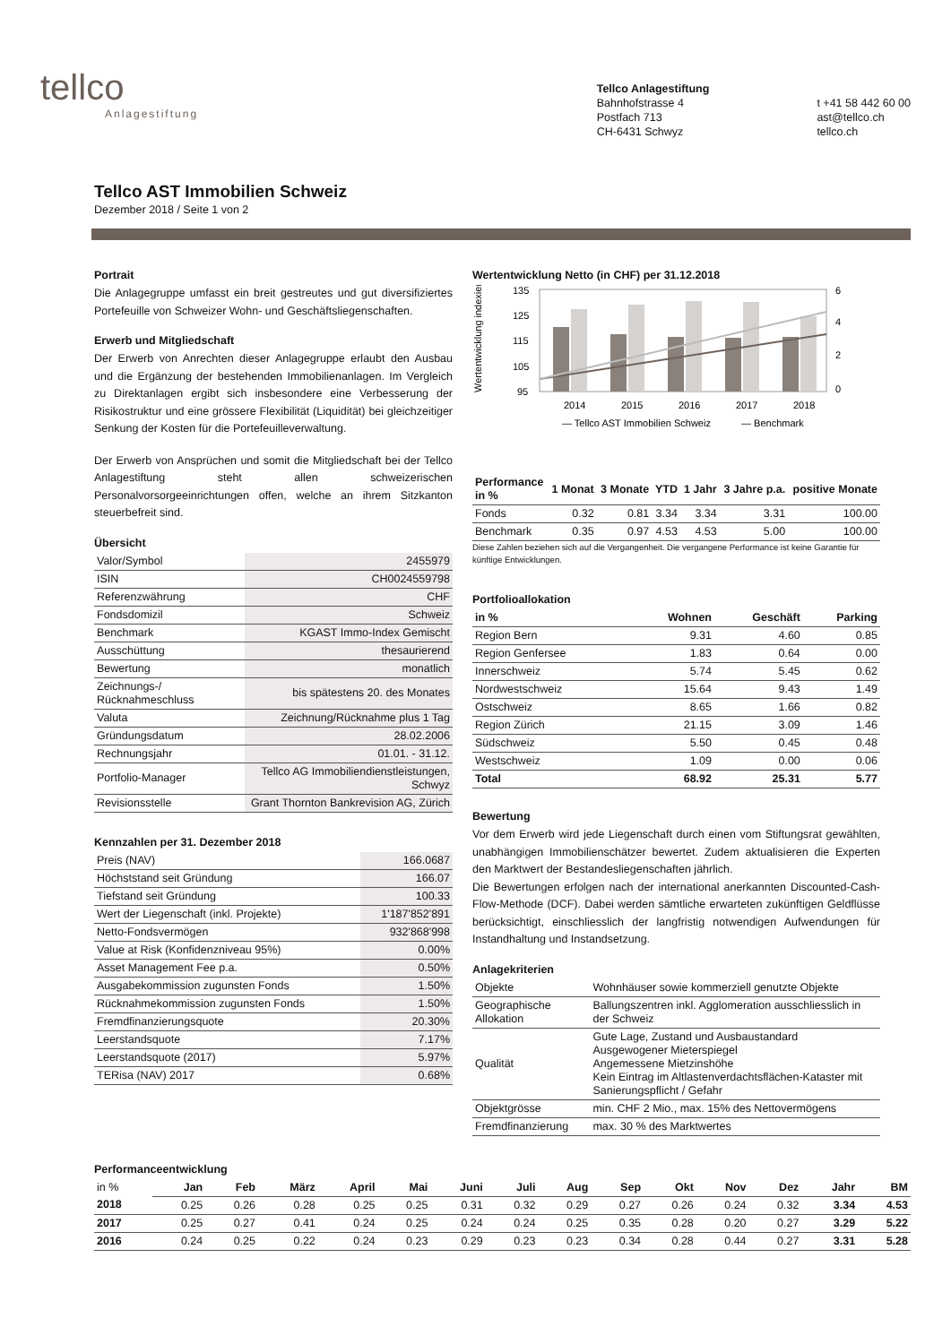tellco
Anlagestiftung
Tellco Anlagestiftung
Bahnhofstrasse 4
Postfach 713
CH-6431 Schwyz
t +41 58 442 60 00
ast@tellco.ch
tellco.ch
Tellco AST Immobilien Schweiz
Dezember 2018 / Seite 1 von 2
Portrait
Die Anlagegruppe umfasst ein breit gestreutes und gut diversifiziertes Portefeuille von Schweizer Wohn- und Geschäftsliegenschaften.
Erwerb und Mitgliedschaft
Der Erwerb von Anrechten dieser Anlagegruppe erlaubt den Ausbau und die Ergänzung der bestehenden Immobilienanlagen. Im Vergleich zu Direktanlagen ergibt sich insbesondere eine Verbesserung der Risikostruktur und eine grössere Flexibilität (Liquidität) bei gleichzeitiger Senkung der Kosten für die Portefeuilleverwaltung.
Der Erwerb von Ansprüchen und somit die Mitgliedschaft bei der Tellco Anlagestiftung steht allen schweizerischen Personalvorsorgeeinrichtungen offen, welche an ihrem Sitzkanton steuerbefreit sind.
Übersicht
| Valor/Symbol | 2455979 |
| ISIN | CH0024559798 |
| Referenzwährung | CHF |
| Fondsdomizil | Schweiz |
| Benchmark | KGAST Immo-Index Gemischt |
| Ausschüttung | thesaurierend |
| Bewertung | monatlich |
| Zeichnungs-/ Rücknahmeschluss | bis spätestens 20. des Monates |
| Valuta | Zeichnung/Rücknahme plus 1 Tag |
| Gründungsdatum | 28.02.2006 |
| Rechnungsjahr | 01.01. - 31.12. |
| Portfolio-Manager | Tellco AG Immobiliendienstleistungen, Schwyz |
| Revisionsstelle | Grant Thornton Bankrevision AG, Zürich |
Kennzahlen per 31. Dezember 2018
| Preis (NAV) | 166.0687 |
| Höchststand seit Gründung | 166.07 |
| Tiefstand seit Gründung | 100.33 |
| Wert der Liegenschaft (inkl. Projekte) | 1'187'852'891 |
| Netto-Fondsvermögen | 932'868'998 |
| Value at Risk (Konfidenzniveau 95%) | 0.00% |
| Asset Management Fee p.a. | 0.50% |
| Ausgabekommission zugunsten Fonds | 1.50% |
| Rücknahmekommission zugunsten Fonds | 1.50% |
| Fremdfinanzierungsquote | 20.30% |
| Leerstandsquote | 7.17% |
| Leerstandsquote (2017) | 5.97% |
| TERisa (NAV) 2017 | 0.68% |
Wertentwicklung Netto (in CHF) per 31.12.2018
Wertentwicklung indexiert
135
125
115
105
95
6
4
2
0
2014
2015
2016
2017
2018
— Tellco AST Immobilien Schweiz
— Benchmark
| Performance in % | 1 Monat | 3 Monate | YTD | 1 Jahr | 3 Jahre p.a. | positive Monate |
| --- | --- | --- | --- | --- | --- | --- |
| Fonds | 0.32 | 0.81 | 3.34 | 3.34 | 3.31 | 100.00 |
| Benchmark | 0.35 | 0.97 | 4.53 | 4.53 | 5.00 | 100.00 |
Diese Zahlen beziehen sich auf die Vergangenheit. Die vergangene Performance ist keine Garantie für künftige Entwicklungen.
Portfolioallokation
| in % | Wohnen | Geschäft | Parking |
| --- | --- | --- | --- |
| Region Bern | 9.31 | 4.60 | 0.85 |
| Region Genfersee | 1.83 | 0.64 | 0.00 |
| Innerschweiz | 5.74 | 5.45 | 0.62 |
| Nordwestschweiz | 15.64 | 9.43 | 1.49 |
| Ostschweiz | 8.65 | 1.66 | 0.82 |
| Region Zürich | 21.15 | 3.09 | 1.46 |
| Südschweiz | 5.50 | 0.45 | 0.48 |
| Westschweiz | 1.09 | 0.00 | 0.06 |
| Total | 68.92 | 25.31 | 5.77 |
Bewertung
Vor dem Erwerb wird jede Liegenschaft durch einen vom Stiftungsrat gewählten, unabhängigen Immobilienschätzer bewertet. Zudem aktualisieren die Experten den Marktwert der Bestandesliegenschaften jährlich.
Die Bewertungen erfolgen nach der international anerkannten Discounted-Cash-Flow-Methode (DCF). Dabei werden sämtliche erwarteten zukünftigen Geldflüsse berücksichtigt, einschliesslich der langfristig notwendigen Aufwendungen für Instandhaltung und Instandsetzung.
Anlagekriterien
| Objekte | Wohnhäuser sowie kommerziell genutzte Objekte |
| Geographische Allokation | Ballungszentren inkl. Agglomeration ausschliesslich in der Schweiz |
| Qualität | Gute Lage, Zustand und Ausbaustandard Ausgewogener Mieterspiegel Angemessene Mietzinshöhe Kein Eintrag im Altlastenverdachtsflächen-Kataster mit Sanierungspflicht / Gefahr |
| Objektgrösse | min. CHF 2 Mio., max. 15% des Nettovermögens |
| Fremdfinanzierung | max. 30 % des Marktwertes |
Performanceentwicklung
| in % | Jan | Feb | März | April | Mai | Juni | Juli | Aug | Sep | Okt | Nov | Dez | Jahr | BM |
| 2018 | 0.25 | 0.26 | 0.28 | 0.25 | 0.25 | 0.31 | 0.32 | 0.29 | 0.27 | 0.26 | 0.24 | 0.32 | 3.34 | 4.53 |
| 2017 | 0.25 | 0.27 | 0.41 | 0.24 | 0.25 | 0.24 | 0.24 | 0.25 | 0.35 | 0.28 | 0.20 | 0.27 | 3.29 | 5.22 |
| 2016 | 0.24 | 0.25 | 0.22 | 0.24 | 0.23 | 0.29 | 0.23 | 0.23 | 0.34 | 0.28 | 0.44 | 0.27 | 3.31 | 5.28 |